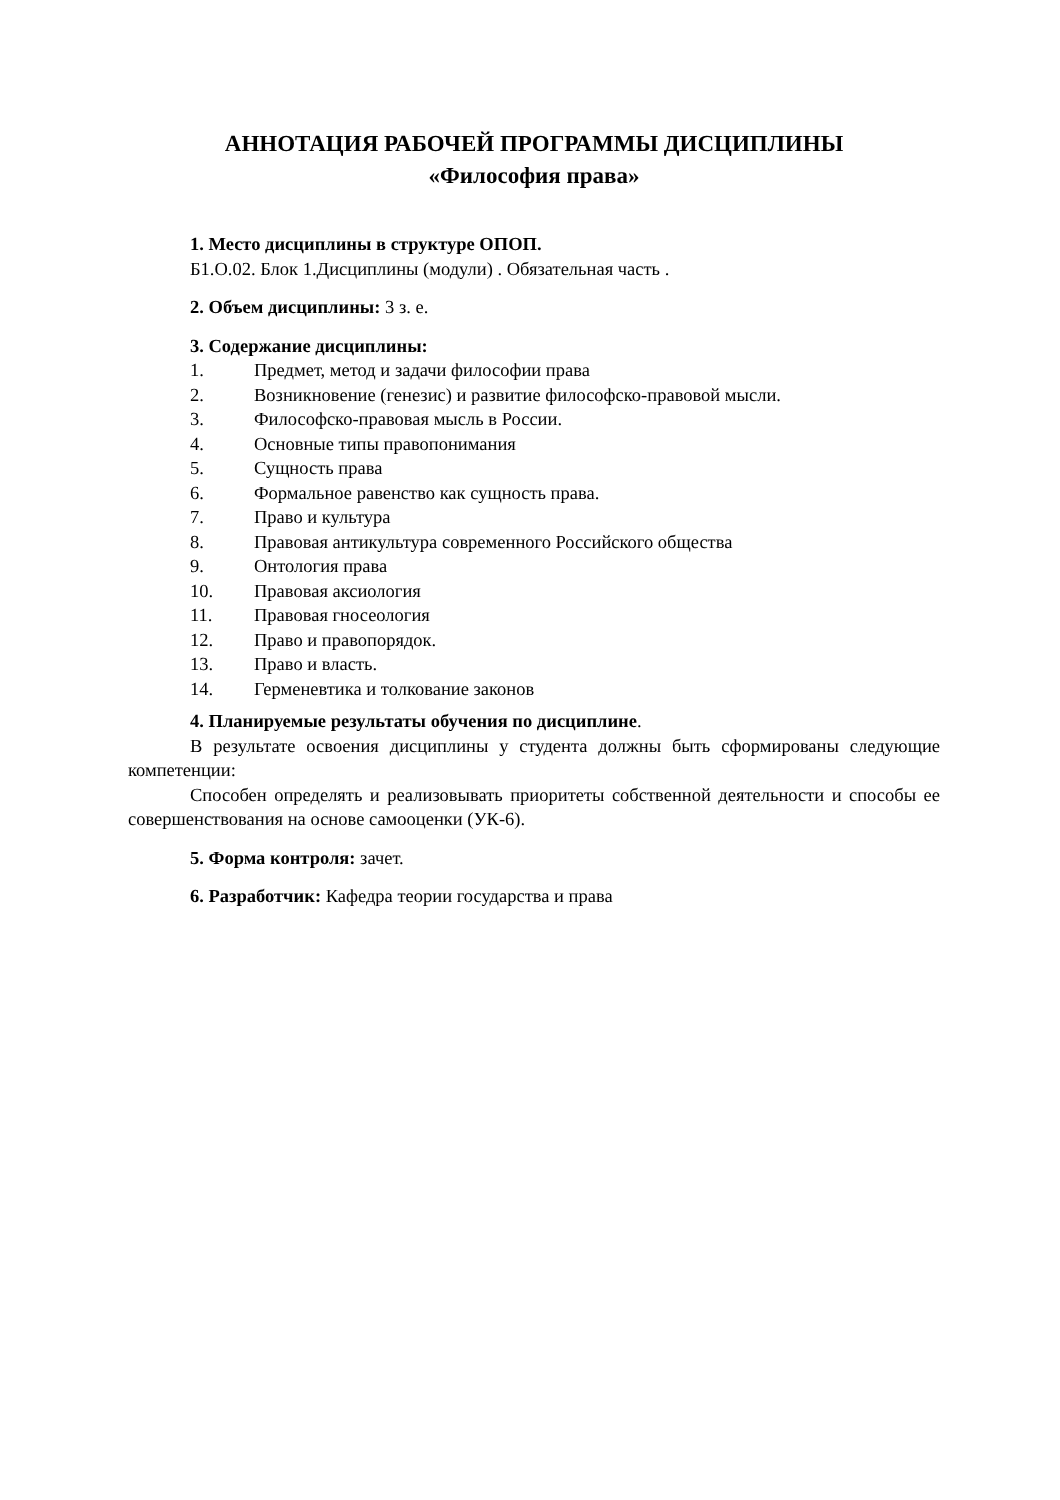АННОТАЦИЯ РАБОЧЕЙ ПРОГРАММЫ ДИСЦИПЛИНЫ
«Философия права»
1. Место дисциплины в структуре ОПОП.
Б1.О.02. Блок 1.Дисциплины (модули) . Обязательная часть .
2. Объем дисциплины: 3 з. е.
3. Содержание дисциплины:
1. Предмет, метод и задачи философии права
2. Возникновение (генезис) и развитие философско-правовой мысли.
3. Философско-правовая мысль в России.
4. Основные типы правопонимания
5. Сущность права
6. Формальное равенство как сущность права.
7. Право и культура
8. Правовая антикультура современного Российского общества
9. Онтология права
10. Правовая аксиология
11. Правовая гносеология
12. Право и правопорядок.
13. Право и власть.
14. Герменевтика и толкование законов
4. Планируемые результаты обучения по дисциплине.
В результате освоения дисциплины у студента должны быть сформированы следующие компетенции:
Способен определять и реализовывать приоритеты собственной деятельности и способы ее совершенствования на основе самооценки (УК-6).
5. Форма контроля: зачет.
6. Разработчик: Кафедра теории государства и права